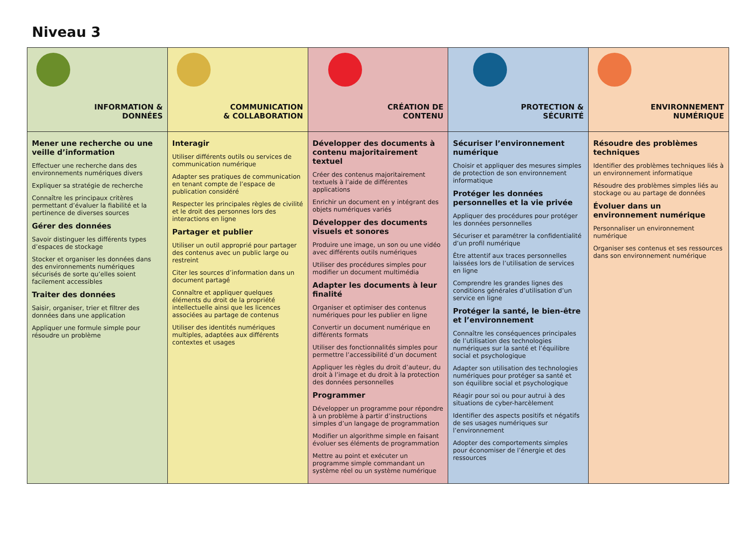Niveau 3
| INFORMATION & DONNÉES | COMMUNICATION & COLLABORATION | CRÉATION DE CONTENU | PROTECTION & SÉCURITÉ | ENVIRONNEMENT NUMÉRIQUE |
| Mener une recherche ou une veille d’information Effectuer une recherche dans des environnements numériques divers Expliquer sa stratégie de recherche Connaître les principaux critères permettant d’évaluer la fiabilité et la pertinence de diverses sources Gérer des données Savoir distinguer les différents types d’espaces de stockage Stocker et organiser les données dans des environnements numériques sécurisés de sorte qu’elles soient facilement accessibles Traiter des données Saisir, organiser, trier et filtrer des données dans une application Appliquer une formule simple pour résoudre un problème | Interagir Utiliser différents outils ou services de communication numérique Adapter ses pratiques de communication en tenant compte de l’espace de publication considéré Respecter les principales règles de civilité et le droit des personnes lors des interactions en ligne Partager et publier Utiliser un outil approprié pour partager des contenus avec un public large ou restreint Citer les sources d’information dans un document partagé Connaître et appliquer quelques éléments du droit de la propriété intellectuelle ainsi que les licences associées au partage de contenus Utiliser des identités numériques multiples, adaptées aux différents contextes et usages | Développer des documents à contenu majoritairement textuel Créer des contenus majoritairement textuels à l’aide de différentes applications Enrichir un document en y intégrant des objets numériques variés Développer des documents visuels et sonores Produire une image, un son ou une vidéo avec différents outils numériques Utiliser des procédures simples pour modifier un document multimédia Adapter les documents à leur finalité Organiser et optimiser des contenus numériques pour les publier en ligne Convertir un document numérique en différents formats Utiliser des fonctionnalités simples pour permettre l’accessibilité d’un document Appliquer les règles du droit d’auteur, du droit à l’image et du droit à la protection des données personnelles Programmer Développer un programme pour répondre à un problème à partir d’instructions simples d’un langage de programmation Modifier un algorithme simple en faisant évoluer ses éléments de programmation Mettre au point et exécuter un programme simple commandant un système réel ou un système numérique | Sécuriser l’environnement numérique Choisir et appliquer des mesures simples de protection de son environnement informatique Protéger les données personnelles et la vie privée Appliquer des procédures pour protéger les données personnelles Sécuriser et paramétrer la confidentialité d’un profil numérique Être attentif aux traces personnelles laissées lors de l’utilisation de services en ligne Comprendre les grandes lignes des conditions générales d’utilisation d’un service en ligne Protéger la santé, le bien-être et l’environnement Connaître les conséquences principales de l’utilisation des technologies numériques sur la santé et l’équilibre social et psychologique Adapter son utilisation des technologies numériques pour protéger sa santé et son équilibre social et psychologique Réagir pour soi ou pour autrui à des situations de cyber-harcèlement Identifier des aspects positifs et négatifs de ses usages numériques sur l’environnement Adopter des comportements simples pour économiser de l’énergie et des ressources | Résoudre des problèmes techniques Identifier des problèmes techniques liés à un environnement informatique Résoudre des problèmes simples liés au stockage ou au partage de données Évoluer dans un environnement numérique Personnaliser un environnement numérique Organiser ses contenus et ses ressources dans son environnement numérique |